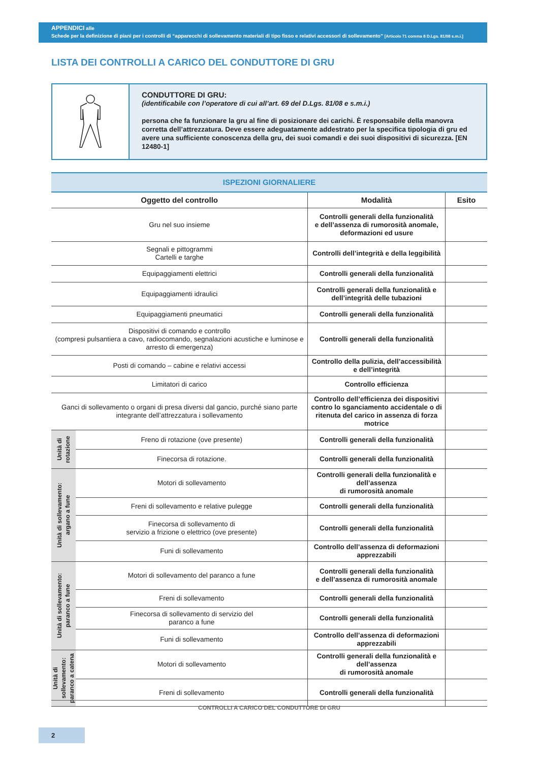APPENDICI alle
Schede per la definizione di piani per i controlli di “apparecchi di sollevamento materiali di tipo fisso e relativi accessori di sollevamento” [Articolo 71 comma 8 D.Lgs. 81/08 s.m.i.]
LISTA DEI CONTROLLI A CARICO DEL CONDUTTORE DI GRU
CONDUTTORE DI GRU:
(identificabile con l’operatore di cui all’art. 69 del D.Lgs. 81/08 e s.m.i.)
persona che fa funzionare la gru al fine di posizionare dei carichi. È responsabile della manovra corretta dell’attrezzatura. Deve essere adeguatamente addestrato per la specifica tipologia di gru ed avere una sufficiente conoscenza della gru, dei suoi comandi e dei suoi dispositivi di sicurezza. [EN 12480-1]
| ISPEZIONI GIORNALIERE | | | |
| --- | --- | --- | --- |
| Oggetto del controllo | | Modalità | Esito |
| Gru nel suo insieme | | Controlli generali della funzionalità e dell’assenza di rumorosità anomale, deformazioni ed usure | |
| Segnali e pittogrammi Cartelli e targhe | | Controlli dell’integrità e della leggibilità | |
| Equipaggiamenti elettrici | | Controlli generali della funzionalità | |
| Equipaggiamenti idraulici | | Controlli generali della funzionalità e dell’integrità delle tubazioni | |
| Equipaggiamenti pneumatici | | Controlli generali della funzionalità | |
| Dispositivi di comando e controllo (compresi pulsantiera a cavo, radiocomando, segnalazioni acustiche e luminose e arresto di emergenza) | | Controlli generali della funzionalità | |
| Posti di comando – cabine e relativi accessi | | Controllo della pulizia, dell’accessibilità e dell’integrità | |
| Limitatori di carico | | Controllo efficienza | |
| Ganci di sollevamento o organi di presa diversi dal gancio, purché siano parte integrante dell’attrezzatura i sollevamento | | Controllo dell’efficienza dei dispositivi contro lo sganciamento accidentale o di ritenuta del carico in assenza di forza motrice | |
| Unità di rotazione | Freno di rotazione (ove presente) | Controlli generali della funzionalità | |
| | Finecorsa di rotazione. | Controlli generali della funzionalità | |
| Unità di sollevamento: argano a fune | Motori di sollevamento | Controlli generali della funzionalità e dell’assenza di rumorosità anomale | |
| | Freni di sollevamento e relative pulegge | Controlli generali della funzionalità | |
| | Finecorsa di sollevamento di servizio a frizione o elettrico (ove presente) | Controlli generali della funzionalità | |
| | Funi di sollevamento | Controllo dell’assenza di deformazioni apprezzabili | |
| Unità di sollevamento: paranco a fune | Motori di sollevamento del paranco a fune | Controlli generali della funzionalità e dell’assenza di rumorosità anomale | |
| | Freni di sollevamento | Controlli generali della funzionalità | |
| | Finecorsa di sollevamento di servizio del paranco a fune | Controlli generali della funzionalità | |
| | Funi di sollevamento | Controllo dell’assenza di deformazioni apprezzabili | |
| Unità di sollevamento: paranco a catena | Motori di sollevamento | Controlli generali della funzionalità e dell’assenza di rumorosità anomale | |
| | Freni di sollevamento | Controlli generali della funzionalità | |
CONTROLLI A CARICO DEL CONDUTTORE DI GRU
2